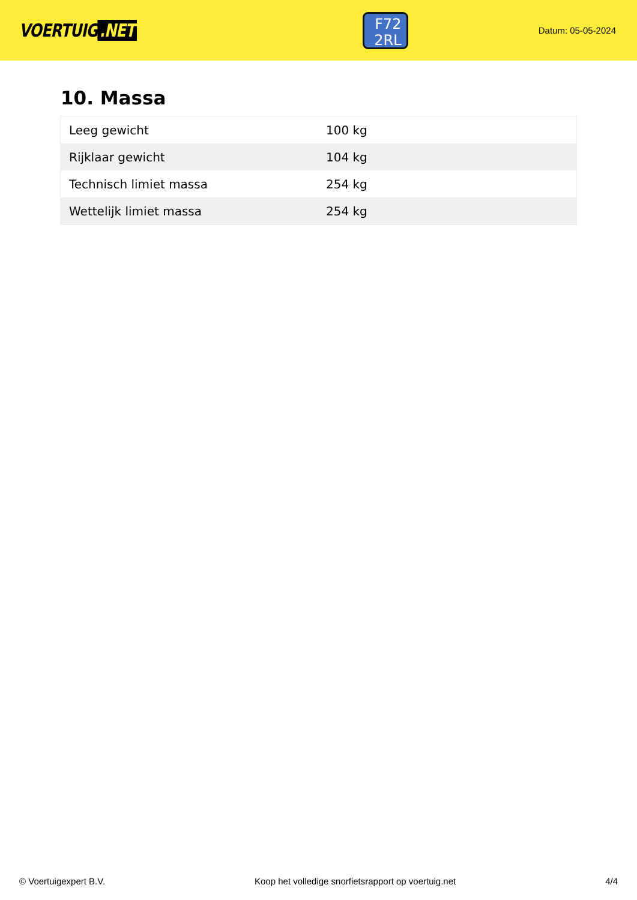VOERTUIG.NET
F72
2RL
Datum: 05-05-2024
10. Massa
| Leeg gewicht | 100 kg |
| Rijklaar gewicht | 104 kg |
| Technisch limiet massa | 254 kg |
| Wettelijk limiet massa | 254 kg |
© Voertuigexpert B.V. Koop het volledige snorfietsrapport op voertuig.net 4/4